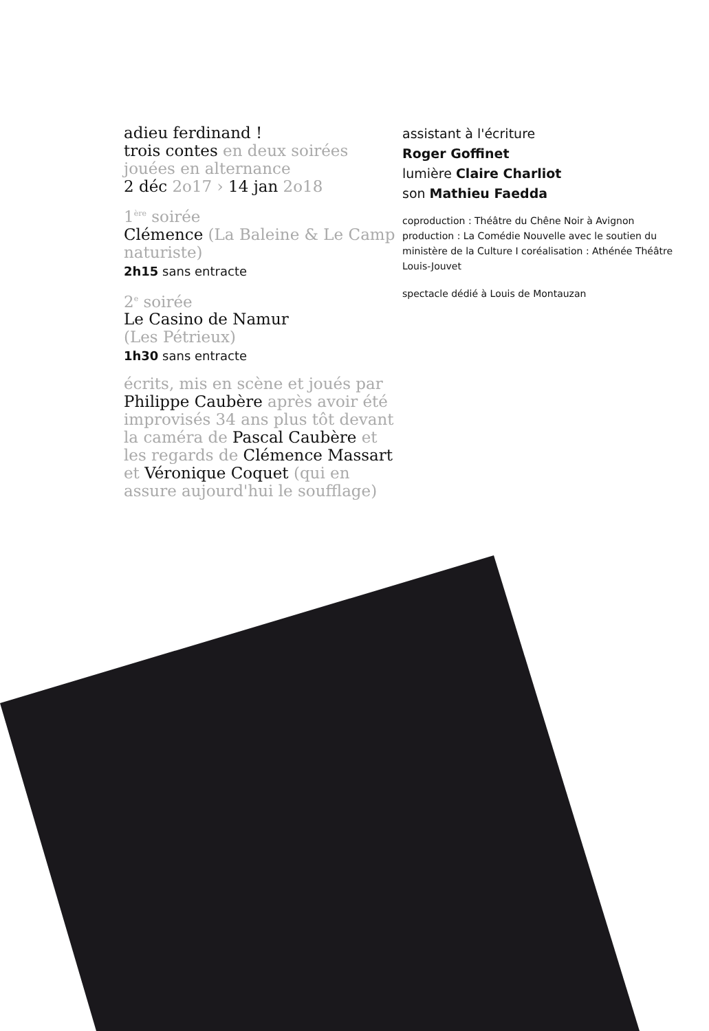adieu ferdinand !
trois contes en deux soirées jouées en alternance
2 déc 2o17 › 14 jan 2o18
1<sup>ère</sup> soirée
Clémence (La Baleine & Le Camp naturiste)
2h15 sans entracte
2<sup>e</sup> soirée
Le Casino de Namur
(Les Pétrieux)
1h30 sans entracte
écrits, mis en scène et joués par Philippe Caubère après avoir été improvisés 34 ans plus tôt devant la caméra de Pascal Caubère et les regards de Clémence Massart et Véronique Coquet (qui en assure aujourd'hui le soufflage)
assistant à l'écriture
Roger Goffinet
lumière Claire Charliot
son Mathieu Faedda
coproduction : Théâtre du Chêne Noir à Avignon production : La Comédie Nouvelle avec le soutien du ministère de la Culture I coréalisation : Athénée Théâtre Louis-Jouvet
spectacle dédié à Louis de Montauzan